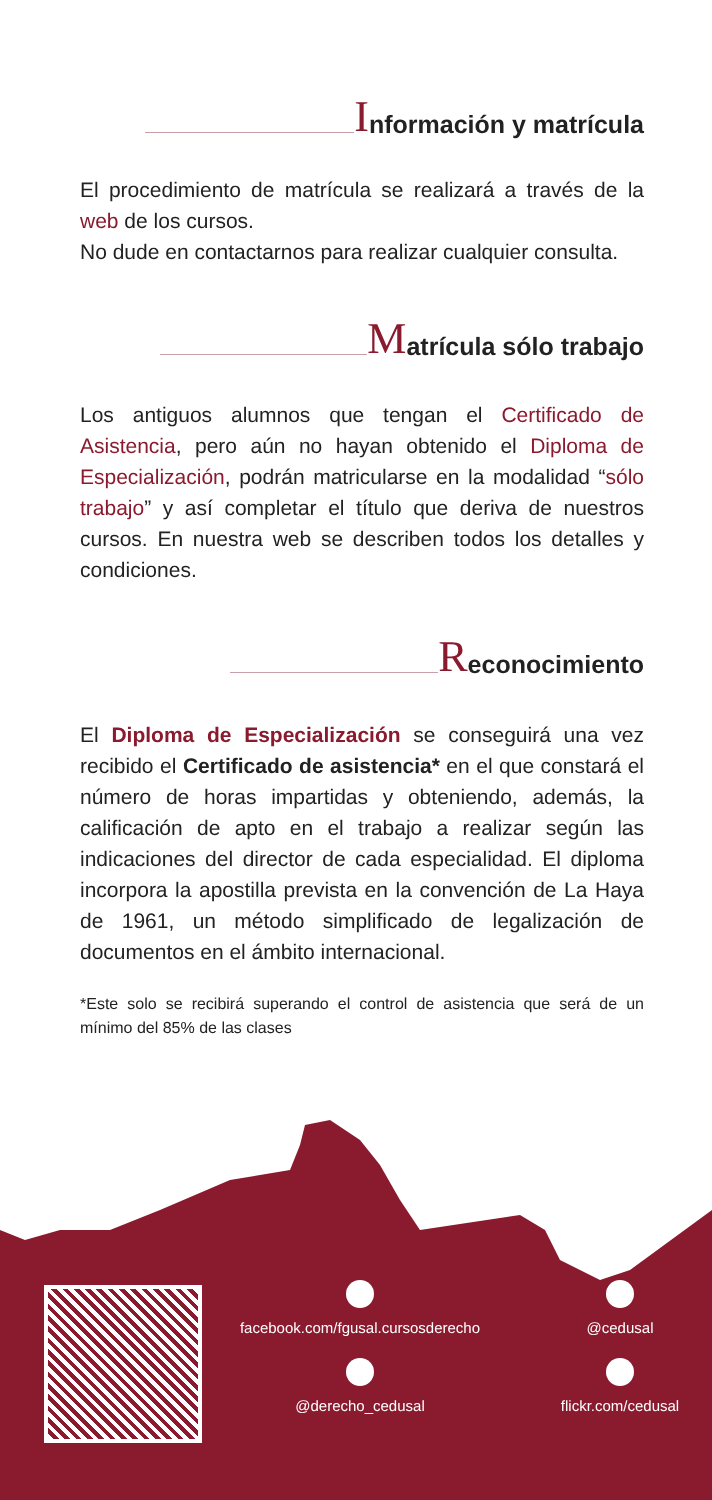Información y matrícula
El procedimiento de matrícula se realizará a través de la web de los cursos.
No dude en contactarnos para realizar cualquier consulta.
Matrícula sólo trabajo
Los antiguos alumnos que tengan el Certificado de Asistencia, pero aún no hayan obtenido el Diploma de Especialización, podrán matricularse en la modalidad “sólo trabajo” y así completar el título que deriva de nuestros cursos. En nuestra web se describen todos los detalles y condiciones.
Reconocimiento
El Diploma de Especialización se conseguirá una vez recibido el Certificado de asistencia* en el que constará el número de horas impartidas y obteniendo, además, la calificación de apto en el trabajo a realizar según las indicaciones del director de cada especialidad. El diploma incorpora la apostilla prevista en la convención de La Haya de 1961, un método simplificado de legalización de documentos en el ámbito internacional.
*Este solo se recibirá superando el control de asistencia que será de un mínimo del 85% de las clases
facebook.com/fgusal.cursosderecho
@cedusal
@derecho_cedusal
flickr.com/cedusal